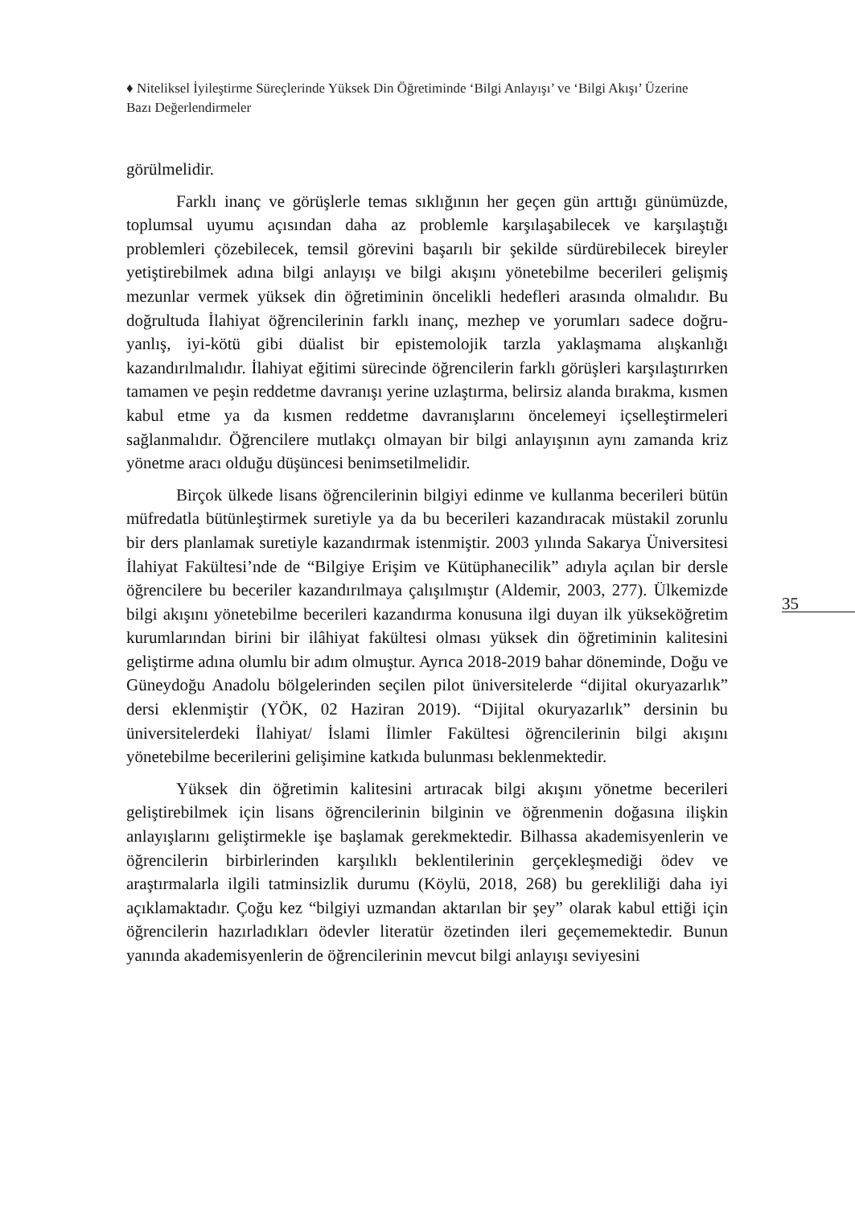♦ Niteliksel İyileştirme Süreçlerinde Yüksek Din Öğretiminde ‘Bilgi Anlayışı’ ve ‘Bilgi Akışı’ Üzerine Bazı Değerlendirmeler
görülmelidir.
Farklı inanç ve görüşlerle temas sıklığının her geçen gün arttığı günümüzde, toplumsal uyumu açısından daha az problemle karşılaşabilecek ve karşılaştığı problemleri çözebilecek, temsil görevini başarılı bir şekilde sürdürebilecek bireyler yetiştirebilmek adına bilgi anlayışı ve bilgi akışını yönetebilme becerileri gelişmiş mezunlar vermek yüksek din öğretiminin öncelikli hedefleri arasında olmalıdır. Bu doğrultuda İlahiyat öğrencilerinin farklı inanç, mezhep ve yorumları sadece doğru-yanlış, iyi-kötü gibi düalist bir epistemolojik tarzla yaklaşmama alışkanlığı kazandırılmalıdır. İlahiyat eğitimi sürecinde öğrencilerin farklı görüşleri karşılaştırırken tamamen ve peşin reddetme davranışı yerine uzlaştırma, belirsiz alanda bırakma, kısmen kabul etme ya da kısmen reddetme davranışlarını öncelemeyi içselleştirmeleri sağlanmalıdır. Öğrencilere mutlakçı olmayan bir bilgi anlayışının aynı zamanda kriz yönetme aracı olduğu düşüncesi benimsetilmelidir.
Birçok ülkede lisans öğrencilerinin bilgiyi edinme ve kullanma becerileri bütün müfredatla bütünleştirmek suretiyle ya da bu becerileri kazandıracak müstakil zorunlu bir ders planlamak suretiyle kazandırmak istenmiştir. 2003 yılında Sakarya Üniversitesi İlahiyat Fakültesi’nde de “Bilgiye Erişim ve Kütüphanecilik” adıyla açılan bir dersle öğrencilere bu beceriler kazandırılmaya çalışılmıştır (Aldemir, 2003, 277). Ülkemizde bilgi akışını yönetebilme becerileri kazandırma konusuna ilgi duyan ilk yükseköğretim kurumlarından birini bir ilâhiyat fakültesi olması yüksek din öğretiminin kalitesini geliştirme adına olumlu bir adım olmuştur. Ayrıca 2018-2019 bahar döneminde, Doğu ve Güneydoğu Anadolu bölgelerinden seçilen pilot üniversitelerde “dijital okuryazarlık” dersi eklenmiştir (YÖK, 02 Haziran 2019). “Dijital okuryazarlık” dersinin bu üniversitelerdeki İlahiyat/ İslami İlimler Fakültesi öğrencilerinin bilgi akışını yönetebilme becerilerini gelişimine katkıda bulunması beklenmektedir.
Yüksek din öğretimin kalitesini artıracak bilgi akışını yönetme becerileri geliştirebilmek için lisans öğrencilerinin bilginin ve öğrenmenin doğasına ilişkin anlayışlarını geliştirmekle işe başlamak gerekmektedir. Bilhassa akademisyenlerin ve öğrencilerin birbirlerinden karşılıklı beklentilerinin gerçekleşmediği ödev ve araştırmalarla ilgili tatminsizlik durumu (Köylü, 2018, 268) bu gerekliliği daha iyi açıklamaktadır. Çoğu kez “bilgiyi uzmandan aktarılan bir şey” olarak kabul ettiği için öğrencilerin hazırladıkları ödevler literatür özetinden ileri geçememektedir. Bunun yanında akademisyenlerin de öğrencilerinin mevcut bilgi anlayışı seviyesini
35